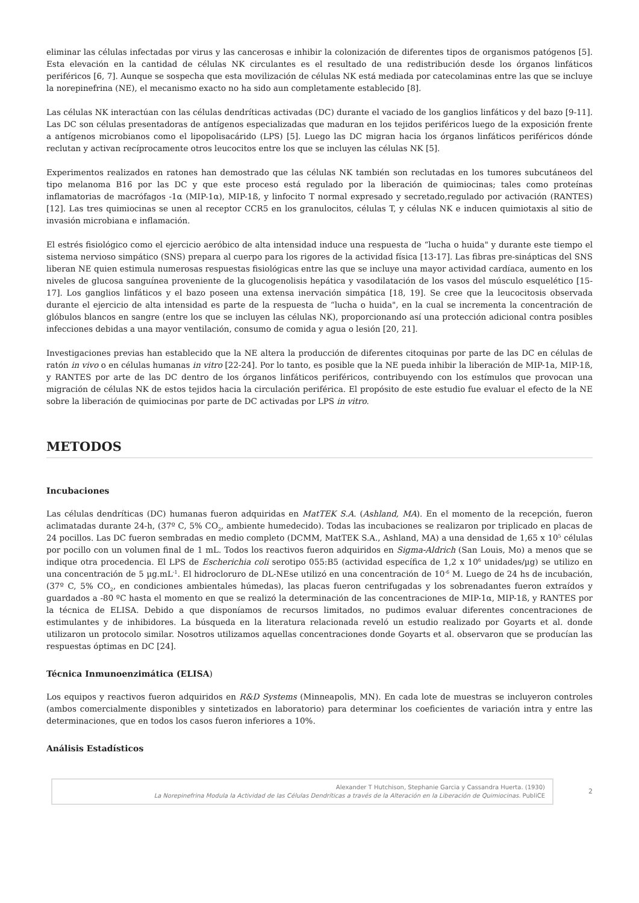eliminar las células infectadas por virus y las cancerosas e inhibir la colonización de diferentes tipos de organismos patógenos [5]. Esta elevación en la cantidad de células NK circulantes es el resultado de una redistribución desde los órganos linfáticos periféricos [6, 7]. Aunque se sospecha que esta movilización de células NK está mediada por catecolaminas entre las que se incluye la norepinefrina (NE), el mecanismo exacto no ha sido aun completamente establecido [8].
Las células NK interactúan con las células dendríticas activadas (DC) durante el vaciado de los ganglios linfáticos y del bazo [9-11]. Las DC son células presentadoras de antígenos especializadas que maduran en los tejidos periféricos luego de la exposición frente a antígenos microbianos como el lipopolisacárido (LPS) [5]. Luego las DC migran hacia los órganos linfáticos periféricos dónde reclutan y activan recíprocamente otros leucocitos entre los que se incluyen las células NK [5].
Experimentos realizados en ratones han demostrado que las células NK también son reclutadas en los tumores subcutáneos del tipo melanoma B16 por las DC y que este proceso está regulado por la liberación de quimiocinas; tales como proteínas inflamatorias de macrófagos -1α (MIP-1α), MIP-1ß, y linfocito T normal expresado y secretado,regulado por activación (RANTES) [12]. Las tres quimiocinas se unen al receptor CCR5 en los granulocitos, células T, y células NK e inducen quimiotaxis al sitio de invasión microbiana e inflamación.
El estrés fisiológico como el ejercicio aeróbico de alta intensidad induce una respuesta de “lucha o huida" y durante este tiempo el sistema nervioso simpático (SNS) prepara al cuerpo para los rigores de la actividad física [13-17]. Las fibras pre-sinápticas del SNS liberan NE quien estimula numerosas respuestas fisiológicas entre las que se incluye una mayor actividad cardíaca, aumento en los niveles de glucosa sanguínea proveniente de la glucogenolisis hepática y vasodilatación de los vasos del músculo esquelético [15-17]. Los ganglios linfáticos y el bazo poseen una extensa inervación simpática [18, 19]. Se cree que la leucocitosis observada durante el ejercicio de alta intensidad es parte de la respuesta de “lucha o huida", en la cual se incrementa la concentración de glóbulos blancos en sangre (entre los que se incluyen las células NK), proporcionando así una protección adicional contra posibles infecciones debidas a una mayor ventilación, consumo de comida y agua o lesión [20, 21].
Investigaciones previas han establecido que la NE altera la producción de diferentes citoquinas por parte de las DC en células de ratón in vivo o en células humanas in vitro [22-24]. Por lo tanto, es posible que la NE pueda inhibir la liberación de MIP-1a, MIP-1ß, y RANTES por arte de las DC dentro de los órganos linfáticos periféricos, contribuyendo con los estímulos que provocan una migración de células NK de estos tejidos hacia la circulación periférica. El propósito de este estudio fue evaluar el efecto de la NE sobre la liberación de quimiocinas por parte de DC activadas por LPS in vitro.
METODOS
Incubaciones
Las células dendríticas (DC) humanas fueron adquiridas en MatTEK S.A. (Ashland, MA). En el momento de la recepción, fueron aclimatadas durante 24-h, (37º C, 5% CO<sub>2</sub>, ambiente humedecido). Todas las incubaciones se realizaron por triplicado en placas de 24 pocillos. Las DC fueron sembradas en medio completo (DCMM, MatTEK S.A., Ashland, MA) a una densidad de 1,65 x 10<sup>5</sup> células por pocillo con un volumen final de 1 mL. Todos los reactivos fueron adquiridos en Sigma-Aldrich (San Louis, Mo) a menos que se indique otra procedencia. El LPS de Escherichia coli serotipo 055:B5 (actividad específica de 1,2 x 10<sup>6</sup> unidades/µg) se utilizo en una concentración de 5 µg.mL<sup>-1</sup>. El hidrocloruro de DL-NEse utilizó en una concentración de 10<sup>-6</sup> M. Luego de 24 hs de incubación, (37º C, 5% CO<sub>2</sub>, en condiciones ambientales húmedas), las placas fueron centrifugadas y los sobrenadantes fueron extraídos y guardados a -80 ºC hasta el momento en que se realizó la determinación de las concentraciones de MIP-1α, MIP-1ß, y RANTES por la técnica de ELISA. Debido a que disponíamos de recursos limitados, no pudimos evaluar diferentes concentraciones de estimulantes y de inhibidores. La búsqueda en la literatura relacionada reveló un estudio realizado por Goyarts et al. donde utilizaron un protocolo similar. Nosotros utilizamos aquellas concentraciones donde Goyarts et al. observaron que se producían las respuestas óptimas en DC [24].
Técnica Inmunoenzimática (ELISA)
Los equipos y reactivos fueron adquiridos en R&D Systems (Minneapolis, MN). En cada lote de muestras se incluyeron controles (ambos comercialmente disponibles y sintetizados en laboratorio) para determinar los coeficientes de variación intra y entre las determinaciones, que en todos los casos fueron inferiores a 10%.
Análisis Estadísticos
Alexander T Hutchison, Stephanie Garcia y Cassandra Huerta. (1930)
La Norepinefrina Modula la Actividad de las Células Dendríticas a través de la Alteración en la Liberación de Quimiocinas. PubliCE
2